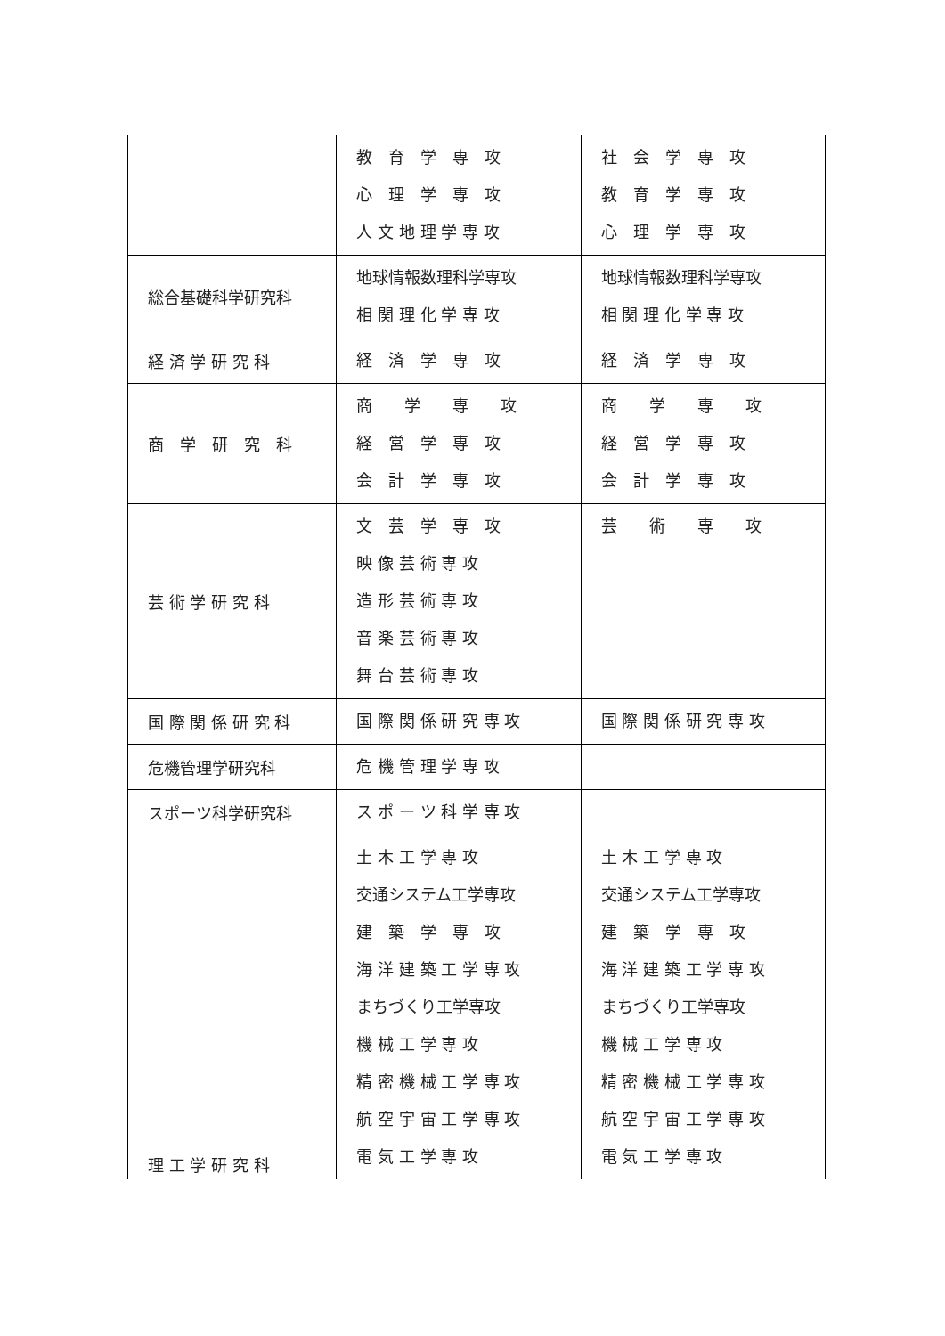| | 教 育 学 専 攻 心 理 学 専 攻 人 文 地 理 学 専 攻 | 社 会 学 専 攻 教 育 学 専 攻 心 理 学 専 攻 |
| 総合基礎科学研究科 | 地球情報数理科学専攻 相 関 理 化 学 専 攻 | 地球情報数理科学専攻 相 関 理 化 学 専 攻 |
| 経 済 学 研 究 科 | 経 済 学 専 攻 | 経 済 学 専 攻 |
| 商 学 研 究 科 | 商 学 専 攻 経 営 学 専 攻 会 計 学 専 攻 | 商 学 専 攻 経 営 学 専 攻 会 計 学 専 攻 |
| 芸 術 学 研 究 科 | 文 芸 学 専 攻 映 像 芸 術 専 攻 造 形 芸 術 専 攻 音 楽 芸 術 専 攻 舞 台 芸 術 専 攻 | 芸 術 専 攻 |
| 国 際 関 係 研 究 科 | 国 際 関 係 研 究 専 攻 | 国 際 関 係 研 究 専 攻 |
| 危機管理学研究科 | 危 機 管 理 学 専 攻 | |
| スポーツ科学研究科 | ス ポ ー ツ 科 学 専 攻 | |
| 理 工 学 研 究 科 | 土 木 工 学 専 攻 交通システム工学専攻 建 築 学 専 攻 海 洋 建 築 工 学 専 攻 まちづくり工学専攻 機 械 工 学 専 攻 精 密 機 械 工 学 専 攻 航 空 宇 宙 工 学 専 攻 電 気 工 学 専 攻 | 土 木 工 学 専 攻 交通システム工学専攻 建 築 学 専 攻 海 洋 建 築 工 学 専 攻 まちづくり工学専攻 機 械 工 学 専 攻 精 密 機 械 工 学 専 攻 航 空 宇 宙 工 学 専 攻 電 気 工 学 専 攻 |